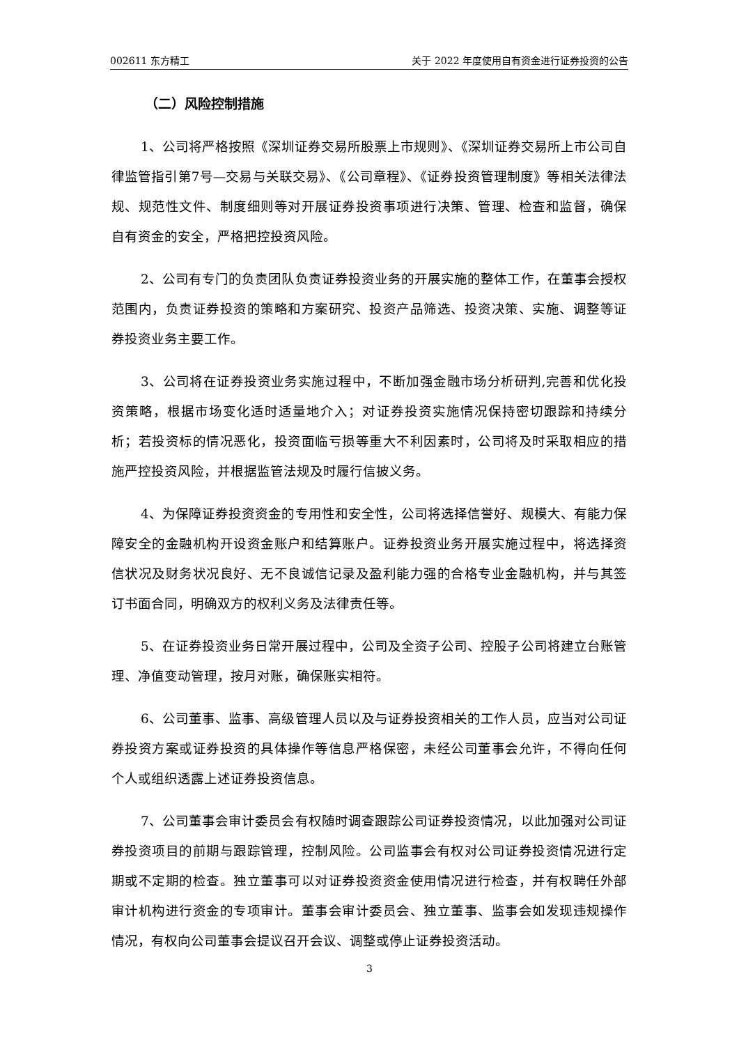002611 东方精工 关于 2022 年度使用自有资金进行证券投资的公告
（二）风险控制措施
1、公司将严格按照《深圳证券交易所股票上市规则》、《深圳证券交易所上市公司自律监管指引第7号—交易与关联交易》、《公司章程》、《证券投资管理制度》等相关法律法规、规范性文件、制度细则等对开展证券投资事项进行决策、管理、检查和监督，确保自有资金的安全，严格把控投资风险。
2、公司有专门的负责团队负责证券投资业务的开展实施的整体工作，在董事会授权范围内，负责证券投资的策略和方案研究、投资产品筛选、投资决策、实施、调整等证券投资业务主要工作。
3、公司将在证券投资业务实施过程中，不断加强金融市场分析研判,完善和优化投资策略，根据市场变化适时适量地介入；对证券投资实施情况保持密切跟踪和持续分析；若投资标的情况恶化，投资面临亏损等重大不利因素时，公司将及时采取相应的措施严控投资风险，并根据监管法规及时履行信披义务。
4、为保障证券投资资金的专用性和安全性，公司将选择信誉好、规模大、有能力保障安全的金融机构开设资金账户和结算账户。证券投资业务开展实施过程中，将选择资信状况及财务状况良好、无不良诚信记录及盈利能力强的合格专业金融机构，并与其签订书面合同，明确双方的权利义务及法律责任等。
5、在证券投资业务日常开展过程中，公司及全资子公司、控股子公司将建立台账管理、净值变动管理，按月对账，确保账实相符。
6、公司董事、监事、高级管理人员以及与证券投资相关的工作人员，应当对公司证券投资方案或证券投资的具体操作等信息严格保密，未经公司董事会允许，不得向任何个人或组织透露上述证券投资信息。
7、公司董事会审计委员会有权随时调查跟踪公司证券投资情况，以此加强对公司证券投资项目的前期与跟踪管理，控制风险。公司监事会有权对公司证券投资情况进行定期或不定期的检查。独立董事可以对证券投资资金使用情况进行检查，并有权聘任外部审计机构进行资金的专项审计。董事会审计委员会、独立董事、监事会如发现违规操作情况，有权向公司董事会提议召开会议、调整或停止证券投资活动。
3